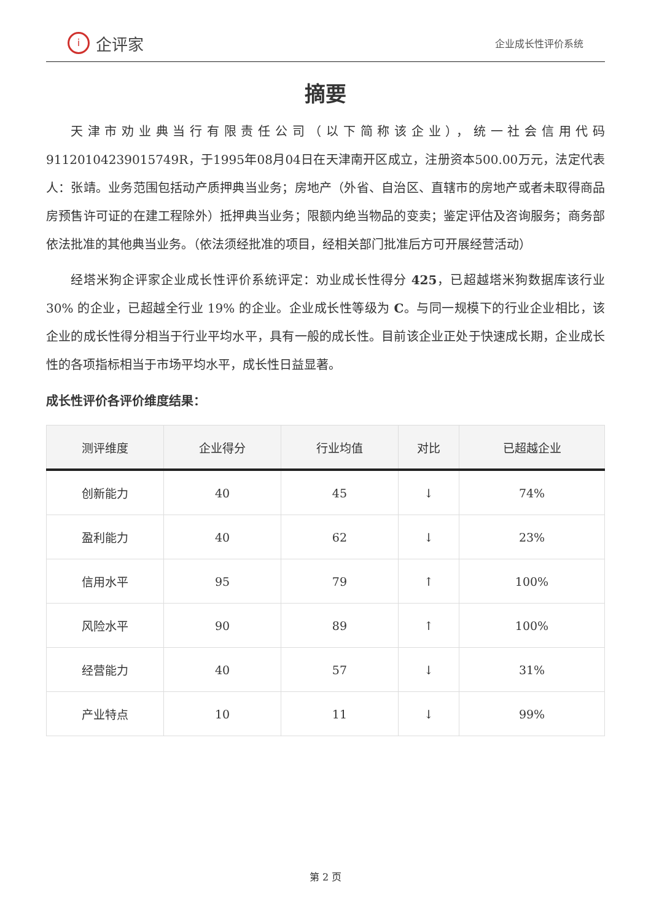i企评家
企业成长性评价系统
摘要
天津市劝业典当行有限责任公司（以下简称该企业），统一社会信用代码91120104239015749R，于1995年08月04日在天津南开区成立，注册资本500.00万元，法定代表人：张靖。业务范围包括动产质押典当业务；房地产（外省、自治区、直辖市的房地产或者未取得商品房预售许可证的在建工程除外）抵押典当业务；限额内绝当物品的变卖；鉴定评估及咨询服务；商务部依法批准的其他典当业务。（依法须经批准的项目，经相关部门批准后方可开展经营活动）
经塔米狗企评家企业成长性评价系统评定：劝业成长性得分 425，已超越塔米狗数据库该行业 30% 的企业，已超越全行业 19% 的企业。企业成长性等级为 C。与同一规模下的行业企业相比，该企业的成长性得分相当于行业平均水平，具有一般的成长性。目前该企业正处于快速成长期，企业成长性的各项指标相当于市场平均水平，成长性日益显著。
成长性评价各评价维度结果：
| 测评维度 | 企业得分 | 行业均值 | 对比 | 已超越企业 |
| --- | --- | --- | --- | --- |
| 创新能力 | 40 | 45 | ↓ | 74% |
| 盈利能力 | 40 | 62 | ↓ | 23% |
| 信用水平 | 95 | 79 | ↑ | 100% |
| 风险水平 | 90 | 89 | ↑ | 100% |
| 经营能力 | 40 | 57 | ↓ | 31% |
| 产业特点 | 10 | 11 | ↓ | 99% |
第 2 页